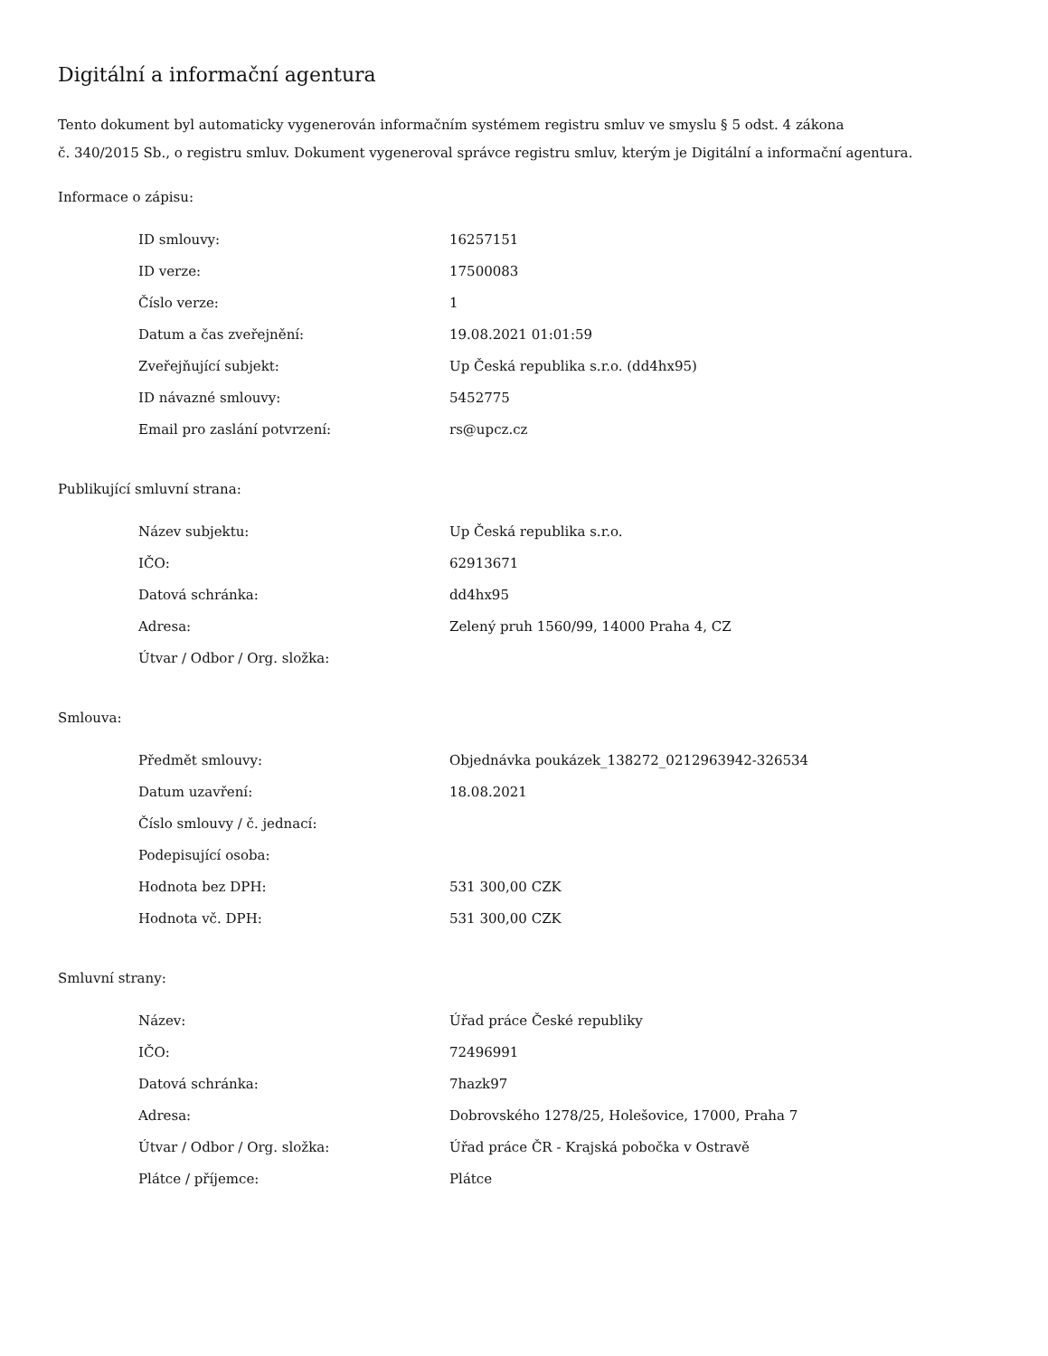Digitální a informační agentura
Tento dokument byl automaticky vygenerován informačním systémem registru smluv ve smyslu § 5 odst. 4 zákona
č. 340/2015 Sb., o registru smluv. Dokument vygeneroval správce registru smluv, kterým je Digitální a informační agentura.
Informace o zápisu:
| ID smlouvy: | 16257151 |
| ID verze: | 17500083 |
| Číslo verze: | 1 |
| Datum a čas zveřejnění: | 19.08.2021 01:01:59 |
| Zveřejňující subjekt: | Up Česká republika s.r.o. (dd4hx95) |
| ID návazné smlouvy: | 5452775 |
| Email pro zaslání potvrzení: | rs@upcz.cz |
Publikující smluvní strana:
| Název subjektu: | Up Česká republika s.r.o. |
| IČO: | 62913671 |
| Datová schránka: | dd4hx95 |
| Adresa: | Zelený pruh 1560/99, 14000 Praha 4, CZ |
| Útvar / Odbor / Org. složka: | |
Smlouva:
| Předmět smlouvy: | Objednávka poukázek_138272_0212963942-326534 |
| Datum uzavření: | 18.08.2021 |
| Číslo smlouvy / č. jednací: | |
| Podepisující osoba: | |
| Hodnota bez DPH: | 531 300,00 CZK |
| Hodnota vč. DPH: | 531 300,00 CZK |
Smluvní strany:
| Název: | Úřad práce České republiky |
| IČO: | 72496991 |
| Datová schránka: | 7hazk97 |
| Adresa: | Dobrovského 1278/25, Holešovice, 17000, Praha 7 |
| Útvar / Odbor / Org. složka: | Úřad práce ČR - Krajská pobočka v Ostravě |
| Plátce / příjemce: | Plátce |